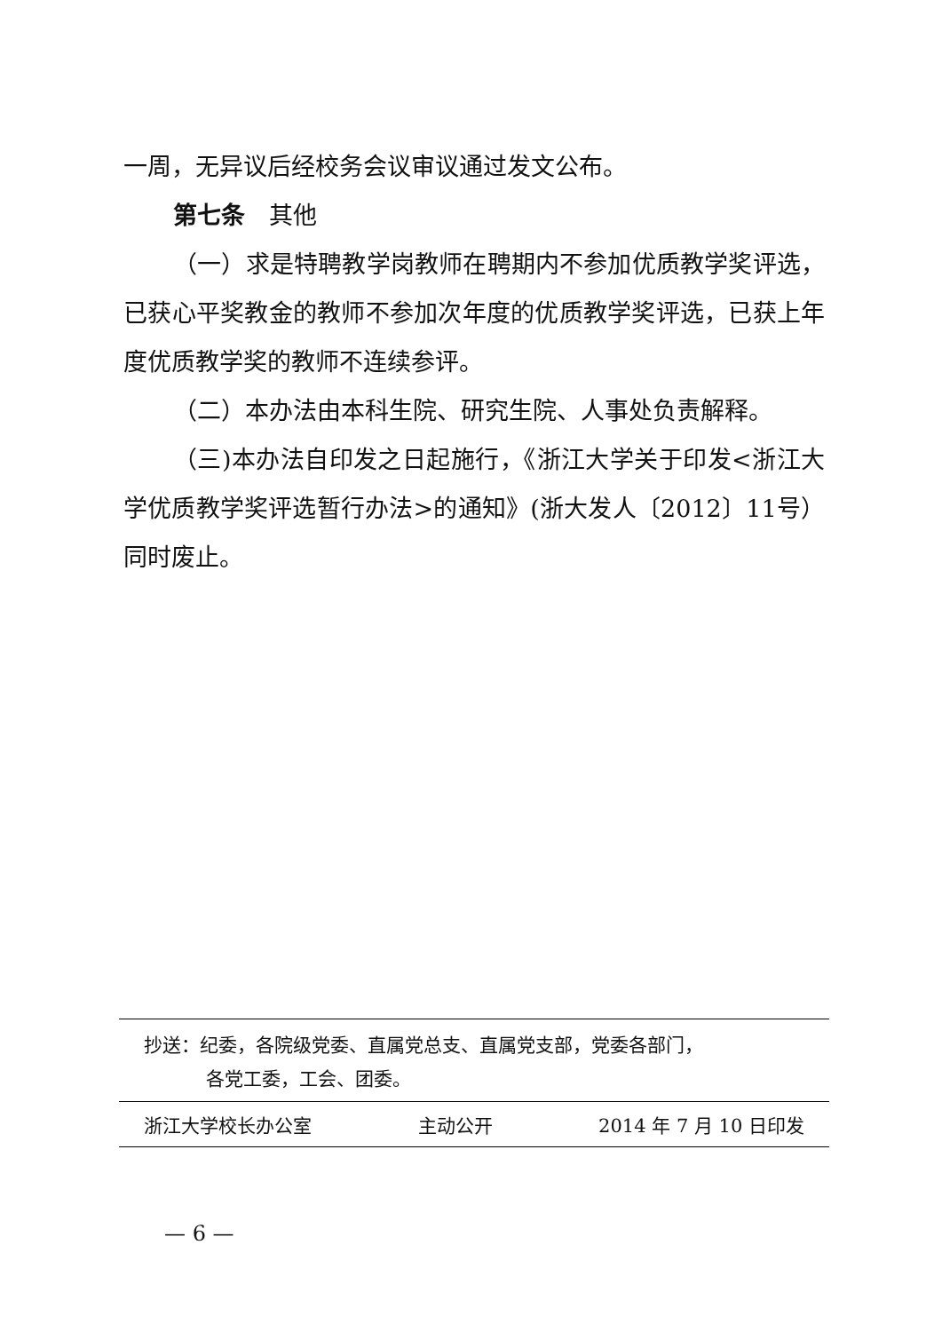一周，无异议后经校务会议审议通过发文公布。
第七条　其他
（一）求是特聘教学岗教师在聘期内不参加优质教学奖评选，已获心平奖教金的教师不参加次年度的优质教学奖评选，已获上年度优质教学奖的教师不连续参评。
（二）本办法由本科生院、研究生院、人事处负责解释。
（三)本办法自印发之日起施行，《浙江大学关于印发<浙江大学优质教学奖评选暂行办法>的通知》(浙大发人〔2012〕11号）同时废止。
抄送：纪委，各院级党委、直属党总支、直属党支部，党委各部门，
各党工委，工会、团委。
浙江大学校长办公室 主动公开 2014 年 7 月 10 日印发
— 6 —